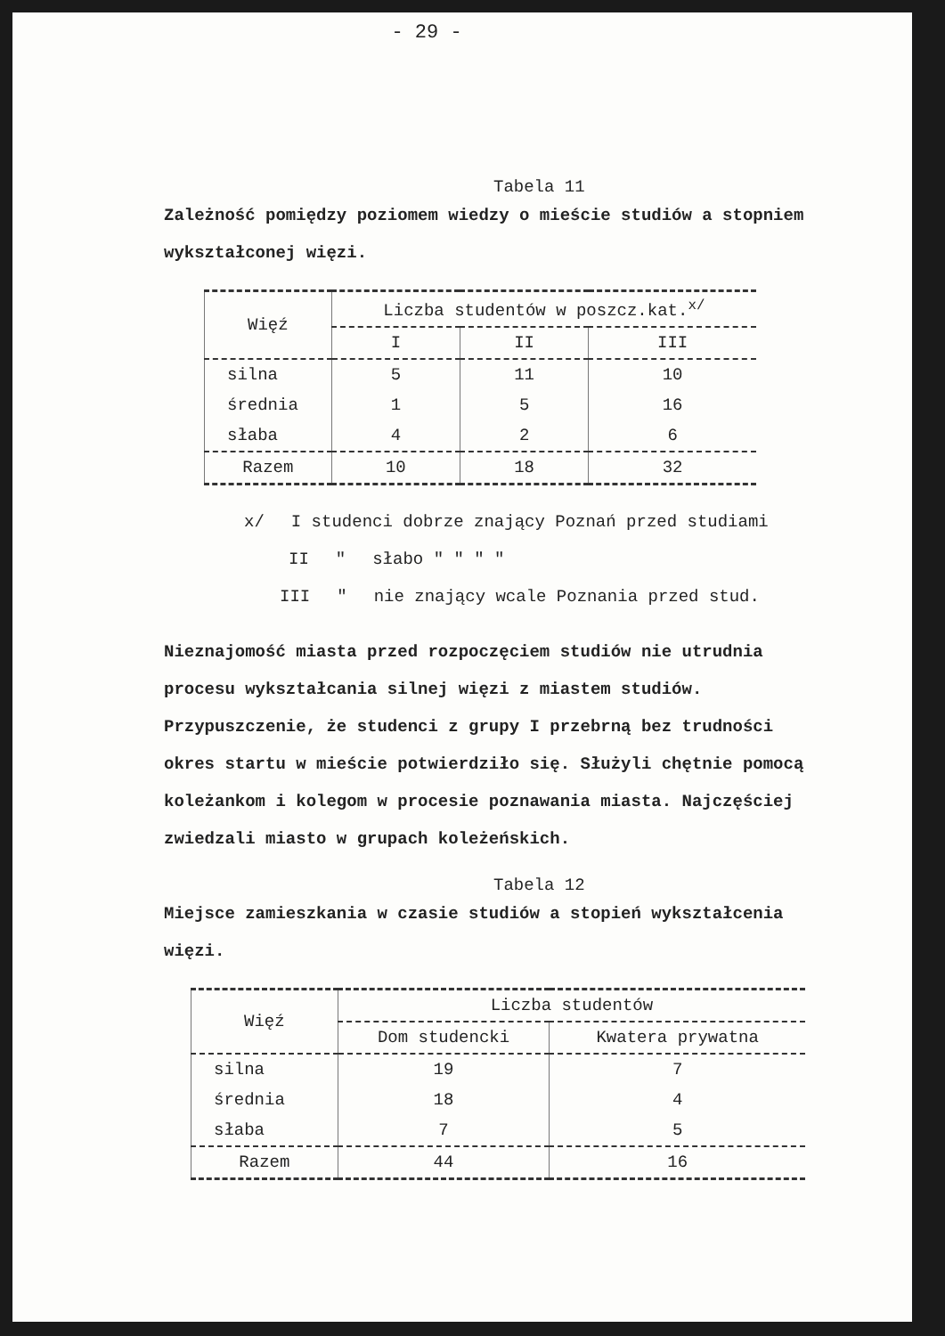- 29 -
Tabela 11
Zależność pomiędzy poziomem wiedzy o mieście studiów a stopniem wykształconej więzi.
| Więź | Liczba studentów w poszcz.kat.<sup>x/</sup> | | |
| --- | --- | --- | --- |
| | I | II | III |
| silna | 5 | 11 | 10 |
| średnia | 1 | 5 | 16 |
| słaba | 4 | 2 | 6 |
| Razem | 10 | 18 | 32 |
x/ I studenci dobrze znający Poznań przed studiami
II " słabo " " " "
III " nie znający wcale Poznania przed stud.
Nieznajomość miasta przed rozpoczęciem studiów nie utrudnia procesu wykształcania silnej więzi z miastem studiów. Przypuszczenie, że studenci z grupy I przebrną bez trudności okres startu w mieście potwierdziło się. Służyli chętnie pomocą koleżankom i kolegom w procesie poznawania miasta. Najczęściej zwiedzali miasto w grupach koleżeńskich.
Tabela 12
Miejsce zamieszkania w czasie studiów a stopień wykształcenia więzi.
| Więź | Liczba studentów | |
| --- | --- | --- |
| | Dom studencki | Kwatera prywatna |
| silna | 19 | 7 |
| średnia | 18 | 4 |
| słaba | 7 | 5 |
| Razem | 44 | 16 |